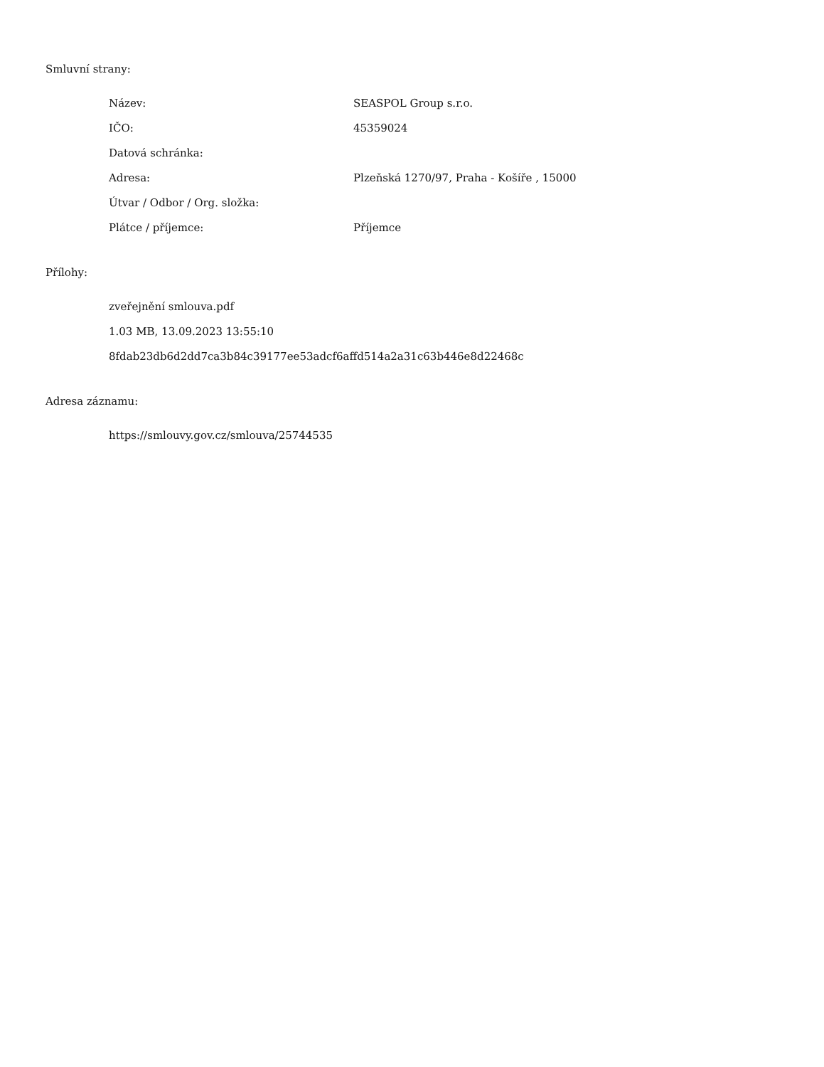Smluvní strany:
| Název: | SEASPOL Group s.r.o. |
| IČO: | 45359024 |
| Datová schránka: | |
| Adresa: | Plzeňská 1270/97, Praha - Košíře , 15000 |
| Útvar / Odbor / Org. složka: | |
| Plátce / příjemce: | Příjemce |
Přílohy:
zveřejnění smlouva.pdf
1.03 MB, 13.09.2023 13:55:10
8fdab23db6d2dd7ca3b84c39177ee53adcf6affd514a2a31c63b446e8d22468c
Adresa záznamu:
https://smlouvy.gov.cz/smlouva/25744535